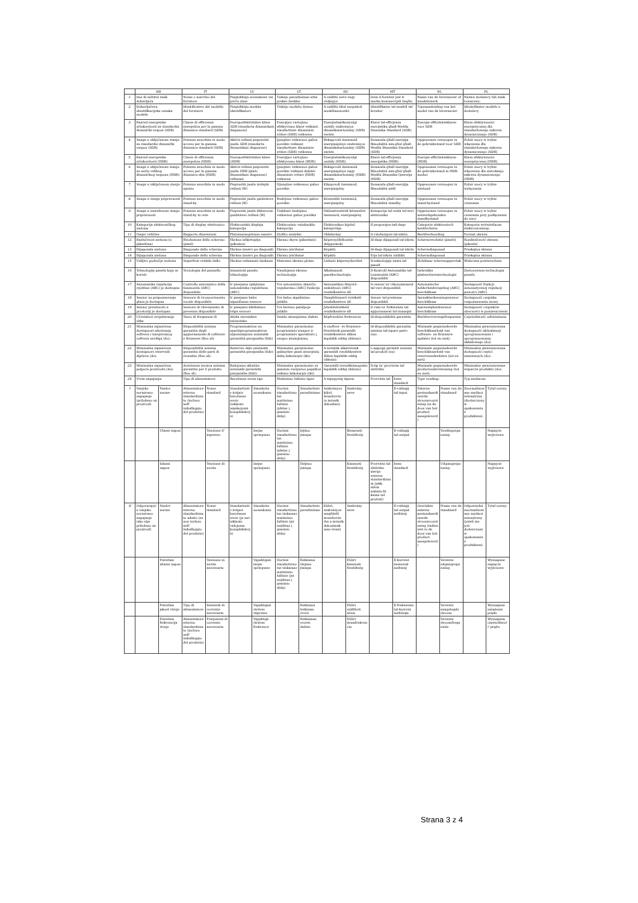| | HR | | IT | | LV | | LT | | HU | | MT | | NL | | PL | |
| --- | --- | --- | --- | --- | --- | --- | --- | --- | --- | --- | --- | --- | --- | --- | --- | --- |
| 1. | Ime ili zaštitni znak dobavljača | | Nome o marchio del fornitore | | Piegādātāja nosaukums vai preču zīme | | Tiekėjo pavadinimas arba prekės ženklas | | A szállító neve vagy védjegye | | Isem il-fornitur jew il-marka kummerċjali tiegħu | | Naam van de leverancier of handelsmerk | | Nazwa dostawcy lub znak towarowy: | |
| 2. | Dobavljačeva identifikacijska oznaka modela | | Identificativo del modello del fornitore | | Piegādātāja modeļa identifikators | | Tiekėjo modelio žymuo | | A szállító által megadott modellazonosító | | Identifikatur tal-mudell tal-fornitur | | Typeaanduiding van het model van de leverancier | | Identyfikator modelu u dostawcy | |
| 3. | Razred energetske učinkovitosti za standardni dinamički raspon (SDR) | | Classe di efficienza energetica per la gamma dinamica standard (SDR) | | Energoefektivitātes klase SDR (standarta dinamiskais diapazons) | | Energijos vartojimo efektyvumo klasė veikiant standartinės dinaminės srities (SDR) veiksena | | Energiahatékonysági osztály szabványos dinamikatartomány (SDR) esetén | | Klassi tal-effiċjenza enerġetika għall-Medda Dinamika Standard (SDR) | | Energie-efficiëntieklasse voor SDR | | Klasa efektywności energetycznej dla standardowego zakresu dynamicznego (SDR) | |
| 4. | Snaga u uključenom stanju za standardni dinamički raspon (SDR) | | Potenza assorbita in modo acceso per la gamma dinamica standard (SDR) | | Aktīvā režīmā pieprasītā jauda SDR (standarta dinamiskais diapazons) | | Įjungties veiksenos galios poreikis veikiant standartinės dinaminės srities (SDR) veiksena | | Bekapcsolt üzemmód energiaigénye szabványos dinamikatartomány (SDR) esetén | | Domanda għall-enerġija filmodalità mix-għul għall-Medda Dinamika Standard (SDR) | | Opgenomen vermogen in de gebruiksstand voor SDR | | Pobór mocy w trybie włączenia dla standardowego zakresu dynamicznego (SDR) | |
| 5. | Razred energetske učinkovitosti (HDR) | | Classe di efficienza energetica (HDR) | | Energoefektivitātes klase ( HDR ) | | Energijos vartojimo efektyvumo klasė (HDR) | | Energiahatékonysági osztály (HDR) | | Klassi tal-effiċjenza enerġetika (HDR) | | Energie-efficiëntieklasse (HDR) | | Klasa efektywności energetycznej (HDR) | |
| 6. | Snaga u uključenom stanju za način velikog dinamičkog raspona (HDR) | | Potenza assorbita in modo acceso per la gamma dinamica alta (HDR) | | Aktīvā režīmā pieprasītā jauda HDR (plašs dinamiskais diapazons) režīmam | | Įjungties veiksenos galios poreikis veikiant didelės dinaminės srities (HDR) veiksena | | Bekapcsolt üzemmód energiaigénye nagy dinamikatartomány (HDR) esetén | | Domanda għall-enerġija filmodalità mix-għul għall-Medda Dinamika Qawwija (HDR) | | Opgenomen vermogen in de gebruiksstand in HDR-modus | | Pobór mocy w trybie włączenia dla szerokiego zakresu dynamicznego (HDR) | |
| 7. | Snaga u isključenom stanju | | Potenza assorbita in modo spento | | Pieprasītā jauda izslēgtā režīmā (W) | | Išjungties veiksenos galios poreikis | | Kikapcsolt üzemmód, energiaigény | | Domanda għall-enerġija filmodalità mitfi | | Opgenomen vermogen in uitstand | | Pobór mocy w trybie wyłączenia | |
| 8. | Snaga u stanju pripravnosti | | Potenza assorbita in modo stand-by | | Pieprasītā jauda gaidstāves režīmā (W) | | Budėjimo veiksenos galios poreikis | | Készenléti üzemmód, energiaigény | | Domanda għall-enerġija filmodalità standby | | Opgenomen vermogen in stand-bystand | | Pobór mocy w trybie czuwania | |
| 9. | Snaga u umreženom stanju pripravnosti | | Potenza assorbita in modo stand-by in rete | | Pieprasītā jauda tīklierosas gaidstāves režīmā (W) | | Tinklinės budėjimo veiksenos galios poreikis | | Hálózatvezérelt készenléti üzemmód, energiaigény | | Kategorija tal-unità tal-wiri elettronika | | Opgenomen vermogen in netwerkgebonden standbystand | | Pobór mocy w trybie czuwania przy podłączeniu do sieci | |
| 10. | Kategorija elektroničkog zaslona | | Tipo di display elettronico | | Elektroniskā displeja kategorija | | Elektroninio vaizduoklio kategorija | | Elektronikus kijelző kategóriája | | Il- proporzjon tad-daqs | | Categorie elektronisch beeldscherm | | Kategoria wyświetlacza elektronicznego | |
| 11. | Omjer veličine | | Rapporto dimensioni | | Platuma/augstuma samērs | | Dydžio santykis | | Oldalarány | | Ir-riżoluzzjoni tal-iskrin | | Beeldverhouding | | Format obrazu | |
| 12. | Razlučivost zaslona (u pikselima) | | Risoluzione dello schermo (pixel) | | Ekrāna izšķirtspēja (pikseļos) | | Ekrano skyra (pikseliais) | | Képernyőfelbontás (képpontok) | | Id-daqs dijagonali tal-iskrin | | Schermresolutie (pixels) | | Rozdzielczość ekranu (piksele) | |
| 13. | Dijagonala zaslona | | Diagonale dello schermo | | Ekrāna izmērs pa diagonāli | | Ekrano įstrižainė | | Képátló | | Id-daqs dijagonali tal-iskrin | | Schermdiagonaal | | Przekątna ekranu | |
| 14. | Dijagonala zaslona | | Diagonale dello schermo | | Ekrāna izmērs pa diagonāli | | Ekrano įstrižainė | | Képátló | | Erja tal-iskrin viżibbli | | Schermdiagonaal | | Przekątna ekranu | |
| 15. | Vidljivo područje zaslona | | Superficie visibile dello | | Ekrāna redzamais laukums | | Matomas ekrano plotas | | Látható képernyőterület | | It-teknoloġija użata tal-panell | | Zichtbaar schermoppervlak | | Widoczna powierzchnia | |
| 16. | Tehnologija panela koja se koristi | | Tecnologia del pannello | | Izmantotā paneļu tehnoloģija | | Naudojama ekrano technologija | | Alkalmazott paneltechnológia | | Il-Kontroll Awtomatiku tal-Luminożità (ABC) disponibbli | | Gebruikte platteschermtechnologie | | Zastosowana technologia panelu | |
| 17. | Automatska regulacija svjetline (ABC) je dostupna | | Controllo automatico della luminosità (ABC) disponibile | | Ir pieejama spilgtuma automātiska regulēšana (ABC) | | Yra automatinio skaisčio reguliavimo (ABC) funkcija | | Automatikus fényerő-szabályozó (ABC) rendelkezésre áll | | Is-senser ta' rikonoxximent tal-vuċi disponibbli | | Automatische helderheidsregeling (ABC) beschikbaar | | Dostępność funkcji automatycznej regulacji jasności (ABC) | |
| 18. | Senzor za prepoznavanje glasa je dostupan | | Sensore di riconoscimento vocale disponibile | | Ir pieejams balss atpazīšanas sensors | | Yra balso atpažinimo jutiklis | | Hangfelismerő érzékelő rendelkezésre áll | | Senser tal-preżenza disponibbli | | Spraakherkenningssensor beschikbaar | | Dostępność czujnika rozpoznawania mowy | |
| 19. | Senzor prisutnosti u prostoriji je dostupan | | Sensore di rilevamento di presenza disponibile | | Ir pieejams klātbūtnes telpā sensors | | Yra buvimo patalpoje jutiklis | | Jelenlétérzékelő rendelkezésre áll | | Ir-rata ta' frekwenza tal-aġġornament tal-immaġni | | Aanwezigheidssensor beschikbaar | | Dostępność czujników obecności w pomieszczeniu | |
| 20. | Učestalost osvježavanja slike | | Tasso di frequenza di | | Attēla atsvaidzes intensitāte | | Vaizdo atnaujinimo dažnis | | Képfrissítési frekvencia | | Id-disponibbiltà garantita | | Beeldverversingsfrequentie | | Częstotliwość odświeżania | |
| 21. | Minimalna zajamčena dostupnost ažuriranja softvera i integriranog softvera uređaja (do): | | Disponibilità minima garantita degli aggiornamenti di software e firmware (fino al): | | Programmatūras un aparātprogrammatūras atjauninājumu minimālā garantētā pieejamība (līdz) | | Minimalus garantuotas programinės įrangos ir programinės aparatinės į rangos atnaujinimų | | A szoftver- és firmware-frissítések garantált rendelkezésre állása legalább eddig (dátum): | | Id-disponibbiltà garantita minima tal-ispare parts (sa): | | Minimale gegarandeerde beschikbaarheid van software- en firmware-updates (tot en met): | | Minimalna gwarantowana dostępność aktualizacji oprogramowania i oprogramowania układowego (do): | |
| 22. | Minimalna zajamčena dostupnost rezervnih dijelova (do): | | Disponibilità minima garantita delle parti di ricambio (fino al): | | Rezerves daļu minimālā garantētā pieejamība (līdz): | | Minimalus garantuotas galimybės gauti atsarginių dalių laikotarpis (iki): | | A tartalék alkatrészek garantált rendelkezésre állása legalább eddig (dátum): | | L-appoġġ garantit minimu tal-prodott (sa): | | Minimale gegarandeerde beschikbaarheid van reserveonderdelen (tot en met): | | Minimalna gwarantowana dostępność części zamiennych (do): | |
| 23. | Minimalna zajamčena potpora proizvodu (do): | | Assistenza tecnica minima garantita per il prodotto (fino al): | | Ražojumu atbalsta minimālā garantētā pieejamība (līdz): | | Minimalus garantuotas su gaminiu susijusios pagalbos teikimo laikotarpis (iki): | | Garantált terméktámogatás legalább eddig (dátum): | | It-tip ta' provvista tal-elettriku | | Minimale gegarandeerde productondersteuning (tot en met): | | Minimalne gwarantowane wsparcie produktu (do): | |
| 24. | Vrsta napajanja: | | Tipo di alimentatore | | Barošanas avota tips | | Maitinimo šaltinio tipas | | A tápegység típusa: | | Provvista tal- | Isem standard | Type voeding: | | Typ zasilacza: | |
| I | Vanjsko normirano napajanje (priloženo uz proizvod) | Naslov norme | Alimentatore esterno standardizzato (incluso nell' imballaggio del prodotto) | Nome standard | Standartizēts ārējais barošanas avots (iekļauts iepakojumā komplektācijā) | Standarta nosaukums | Išorinis standartizuotas maitinimo šaltinis (įdėtas į gaminio dėžę) | Standartinis pavadinimas | Szabványos külső áramforrás (a termék dobozban) | Szabvány neve | | Il-vultaġġ tal-input | Externe gestandaardiseerde stroomvoorziening (in de doos van het product meegeleverd) | Naam van de standaard | Znormalizowany zasilacz zewnętrzny (dostarczony w opakowaniu z produktem) | Tytuł normy |
| | | Ulazni napon | | Tensione d' ingresso: | | Ieejas spriegums | Išorinis standartizuotas maitinimo šaltinis (įdėtas į gaminio dėžę) | Įėjimo įtampa | | Bemeneti feszültség | | Il-vultaġġ tal-output | | Voedingsspanning | | Napięcie wejściowe |
| | | Izlazni napon | | Tensione di uscita | | Izejas spriegums | | Išėjimo įtampa | | Kimeneti feszültség | Provvista tal-elettriku xierqa esterna standardizzata (jekk mhux inkluża fil-kaxxa tal-prodott) | Isem standard | | Uitgangsspanning | | Napięcie wyjściowe |
| II | Odgovarajuće vanjsko normirano napajanje (ako nije priloženo uz proizvod) | Naslov norme | Alimentatore esterno standardizzato adatto (se non incluso nell' imballaggio del prodotto) | Nome standard | Standartizēts ārējais barošanas avots (ja nav iekļauts ražojuma komplektācijā) | Standarta nosaukums | Išorinis standartizuotas tinkamas maitinimo šaltinis (jei neįdėtas į gaminio dėžę) | Standartinis pavadinimas | Külső, szabványos megfelelő áramforrás (ha a termék dobozának nem része) | Szabvány neve | | Il-vultaġġ tal-output meħtieġ | Geschikte externe gestandaardiseerde stroomvoorziening (indien niet in de doos van het product meegeleverd) | Naam van de standaard | Odpowiedni znormalizowany zasilacz zewnętrzny (jeżeli nie jest dostarczony w opakowaniu z produktem) | Tytuł normy |
| | | Potreban izlazni napon | | Tensione in uscita necessaria | | Vajadzīgais izejas spriegums | Išorinis standartizuotas tinkamas maitinimo šaltinis (jei neįdėtas į gaminio dėžę) | Reikiama išėjimo įtampa | | Előírt kimeneti feszültség | | Il-kurrent imwassal meħtieġ | | Vereiste uitgangsspanning | | Wymagane napięcie wyjściowe |
| | | Potrebna jakost struje | Tipo di alimentatore | Intensità di corrente necessaria | | Vajadzīgais strāvas stiprums | | Reikiama tiekiama srovė | | Előírt szállított áram | | Il-frekwenza tal-kurrent meħtieġa | | Vereiste aangelegde stroom | | Wymagane natężenie prądu |
| | | Potrebna frekvencija struje | Alimentatore esterno standardizzato (incluso nell' imballaggio del prodotto) | Frequenza di corrente necessaria | | Vajadzīgā strāvas frekvence | | Reikiamas srovės dažnis | | Előírt áramfrekvencia | | | | Vereiste stroomfrequentie | | Wymagana częstotliwość prądu |
Strana 3 z 4